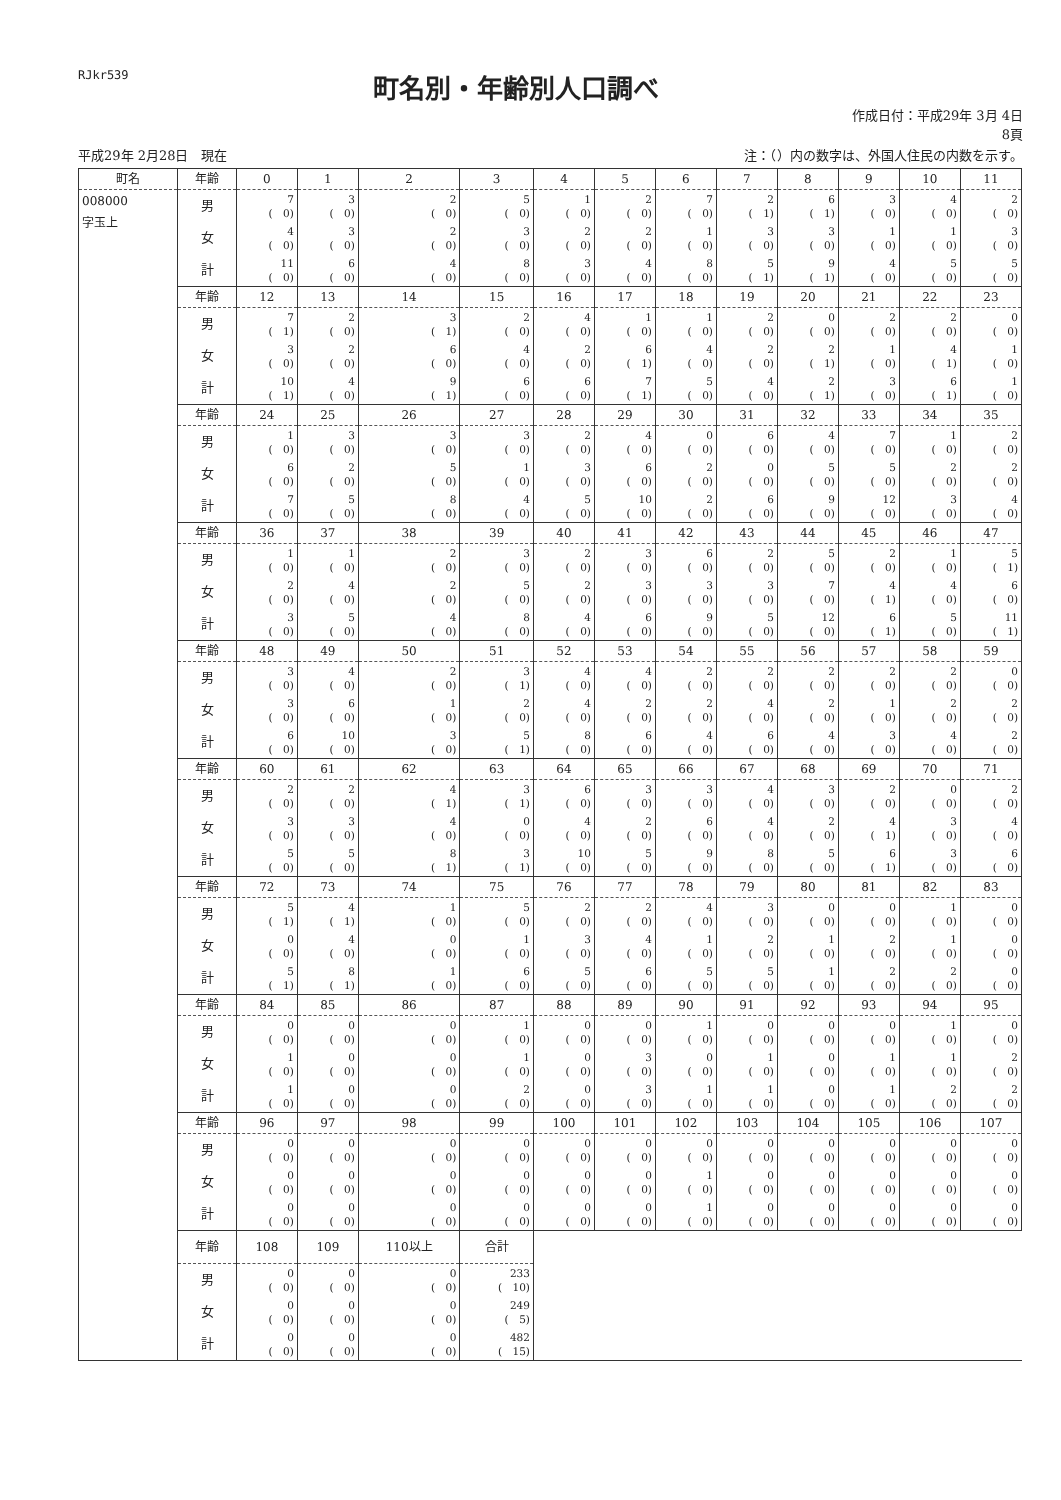RJkr539
町名別・年齢別人口調べ
作成日付：平成29年 3月 4日
8頁
平成29年 2月28日　現在 注：（）内の数字は、外国人住民の内数を示す。
| 町名 | 年齢 | 0 | 1 | 2 | 3 | 4 | 5 | 6 | 7 | 8 | 9 | 10 | 11 |
| --- | --- | --- | --- | --- | --- | --- | --- | --- | --- | --- | --- | --- | --- |
| 008000 字玉上 | 男 | 7 ( 0) | 3 ( 0) | 2 ( 0) | 5 ( 0) | 1 ( 0) | 2 ( 0) | 7 ( 0) | 2 ( 1) | 6 ( 1) | 3 ( 0) | 4 ( 0) | 2 ( 0) |
| | 女 | 4 ( 0) | 3 ( 0) | 2 ( 0) | 3 ( 0) | 2 ( 0) | 2 ( 0) | 1 ( 0) | 3 ( 0) | 3 ( 0) | 1 ( 0) | 1 ( 0) | 3 ( 0) |
| | 計 | 11 ( 0) | 6 ( 0) | 4 ( 0) | 8 ( 0) | 3 ( 0) | 4 ( 0) | 8 ( 0) | 5 ( 1) | 9 ( 1) | 4 ( 0) | 5 ( 0) | 5 ( 0) |
| | 年齢 | 12 | 13 | 14 | 15 | 16 | 17 | 18 | 19 | 20 | 21 | 22 | 23 |
| | 男 | 7 ( 1) | 2 ( 0) | 3 ( 1) | 2 ( 0) | 4 ( 0) | 1 ( 0) | 1 ( 0) | 2 ( 0) | 0 ( 0) | 2 ( 0) | 2 ( 0) | 0 ( 0) |
| | 女 | 3 ( 0) | 2 ( 0) | 6 ( 0) | 4 ( 0) | 2 ( 0) | 6 ( 1) | 4 ( 0) | 2 ( 0) | 2 ( 1) | 1 ( 0) | 4 ( 1) | 1 ( 0) |
| | 計 | 10 ( 1) | 4 ( 0) | 9 ( 1) | 6 ( 0) | 6 ( 0) | 7 ( 1) | 5 ( 0) | 4 ( 0) | 2 ( 1) | 3 ( 0) | 6 ( 1) | 1 ( 0) |
| | 年齢 | 24 | 25 | 26 | 27 | 28 | 29 | 30 | 31 | 32 | 33 | 34 | 35 |
| | 男 | 1 ( 0) | 3 ( 0) | 3 ( 0) | 3 ( 0) | 2 ( 0) | 4 ( 0) | 0 ( 0) | 6 ( 0) | 4 ( 0) | 7 ( 0) | 1 ( 0) | 2 ( 0) |
| | 女 | 6 ( 0) | 2 ( 0) | 5 ( 0) | 1 ( 0) | 3 ( 0) | 6 ( 0) | 2 ( 0) | 0 ( 0) | 5 ( 0) | 5 ( 0) | 2 ( 0) | 2 ( 0) |
| | 計 | 7 ( 0) | 5 ( 0) | 8 ( 0) | 4 ( 0) | 5 ( 0) | 10 ( 0) | 2 ( 0) | 6 ( 0) | 9 ( 0) | 12 ( 0) | 3 ( 0) | 4 ( 0) |
| | 年齢 | 36 | 37 | 38 | 39 | 40 | 41 | 42 | 43 | 44 | 45 | 46 | 47 |
| | 男 | 1 ( 0) | 1 ( 0) | 2 ( 0) | 3 ( 0) | 2 ( 0) | 3 ( 0) | 6 ( 0) | 2 ( 0) | 5 ( 0) | 2 ( 0) | 1 ( 0) | 5 ( 1) |
| | 女 | 2 ( 0) | 4 ( 0) | 2 ( 0) | 5 ( 0) | 2 ( 0) | 3 ( 0) | 3 ( 0) | 3 ( 0) | 7 ( 0) | 4 ( 1) | 4 ( 0) | 6 ( 0) |
| | 計 | 3 ( 0) | 5 ( 0) | 4 ( 0) | 8 ( 0) | 4 ( 0) | 6 ( 0) | 9 ( 0) | 5 ( 0) | 12 ( 0) | 6 ( 1) | 5 ( 0) | 11 ( 1) |
| | 年齢 | 48 | 49 | 50 | 51 | 52 | 53 | 54 | 55 | 56 | 57 | 58 | 59 |
| | 男 | 3 ( 0) | 4 ( 0) | 2 ( 0) | 3 ( 1) | 4 ( 0) | 4 ( 0) | 2 ( 0) | 2 ( 0) | 2 ( 0) | 2 ( 0) | 2 ( 0) | 0 ( 0) |
| | 女 | 3 ( 0) | 6 ( 0) | 1 ( 0) | 2 ( 0) | 4 ( 0) | 2 ( 0) | 2 ( 0) | 4 ( 0) | 2 ( 0) | 1 ( 0) | 2 ( 0) | 2 ( 0) |
| | 計 | 6 ( 0) | 10 ( 0) | 3 ( 0) | 5 ( 1) | 8 ( 0) | 6 ( 0) | 4 ( 0) | 6 ( 0) | 4 ( 0) | 3 ( 0) | 4 ( 0) | 2 ( 0) |
| | 年齢 | 60 | 61 | 62 | 63 | 64 | 65 | 66 | 67 | 68 | 69 | 70 | 71 |
| | 男 | 2 ( 0) | 2 ( 0) | 4 ( 1) | 3 ( 1) | 6 ( 0) | 3 ( 0) | 3 ( 0) | 4 ( 0) | 3 ( 0) | 2 ( 0) | 0 ( 0) | 2 ( 0) |
| | 女 | 3 ( 0) | 3 ( 0) | 4 ( 0) | 0 ( 0) | 4 ( 0) | 2 ( 0) | 6 ( 0) | 4 ( 0) | 2 ( 0) | 4 ( 1) | 3 ( 0) | 4 ( 0) |
| | 計 | 5 ( 0) | 5 ( 0) | 8 ( 1) | 3 ( 1) | 10 ( 0) | 5 ( 0) | 9 ( 0) | 8 ( 0) | 5 ( 0) | 6 ( 1) | 3 ( 0) | 6 ( 0) |
| | 年齢 | 72 | 73 | 74 | 75 | 76 | 77 | 78 | 79 | 80 | 81 | 82 | 83 |
| | 男 | 5 ( 1) | 4 ( 1) | 1 ( 0) | 5 ( 0) | 2 ( 0) | 2 ( 0) | 4 ( 0) | 3 ( 0) | 0 ( 0) | 0 ( 0) | 1 ( 0) | 0 ( 0) |
| | 女 | 0 ( 0) | 4 ( 0) | 0 ( 0) | 1 ( 0) | 3 ( 0) | 4 ( 0) | 1 ( 0) | 2 ( 0) | 1 ( 0) | 2 ( 0) | 1 ( 0) | 0 ( 0) |
| | 計 | 5 ( 1) | 8 ( 1) | 1 ( 0) | 6 ( 0) | 5 ( 0) | 6 ( 0) | 5 ( 0) | 5 ( 0) | 1 ( 0) | 2 ( 0) | 2 ( 0) | 0 ( 0) |
| | 年齢 | 84 | 85 | 86 | 87 | 88 | 89 | 90 | 91 | 92 | 93 | 94 | 95 |
| | 男 | 0 ( 0) | 0 ( 0) | 0 ( 0) | 1 ( 0) | 0 ( 0) | 0 ( 0) | 1 ( 0) | 0 ( 0) | 0 ( 0) | 0 ( 0) | 1 ( 0) | 0 ( 0) |
| | 女 | 1 ( 0) | 0 ( 0) | 0 ( 0) | 1 ( 0) | 0 ( 0) | 3 ( 0) | 0 ( 0) | 1 ( 0) | 0 ( 0) | 1 ( 0) | 1 ( 0) | 2 ( 0) |
| | 計 | 1 ( 0) | 0 ( 0) | 0 ( 0) | 2 ( 0) | 0 ( 0) | 3 ( 0) | 1 ( 0) | 1 ( 0) | 0 ( 0) | 1 ( 0) | 2 ( 0) | 2 ( 0) |
| | 年齢 | 96 | 97 | 98 | 99 | 100 | 101 | 102 | 103 | 104 | 105 | 106 | 107 |
| | 男 | 0 ( 0) | 0 ( 0) | 0 ( 0) | 0 ( 0) | 0 ( 0) | 0 ( 0) | 0 ( 0) | 0 ( 0) | 0 ( 0) | 0 ( 0) | 0 ( 0) | 0 ( 0) |
| | 女 | 0 ( 0) | 0 ( 0) | 0 ( 0) | 0 ( 0) | 0 ( 0) | 0 ( 0) | 1 ( 0) | 0 ( 0) | 0 ( 0) | 0 ( 0) | 0 ( 0) | 0 ( 0) |
| | 計 | 0 ( 0) | 0 ( 0) | 0 ( 0) | 0 ( 0) | 0 ( 0) | 0 ( 0) | 1 ( 0) | 0 ( 0) | 0 ( 0) | 0 ( 0) | 0 ( 0) | 0 ( 0) |
| | 年齢 | 108 | 109 | 110以上 | 合計 | | | | | | | | |
| | 男 | 0 ( 0) | 0 ( 0) | 0 ( 0) | 233 ( 10) | | | | | | | | |
| | 女 | 0 ( 0) | 0 ( 0) | 0 ( 0) | 249 ( 5) | | | | | | | | |
| | 計 | 0 ( 0) | 0 ( 0) | 0 ( 0) | 482 ( 15) | | | | | | | | |